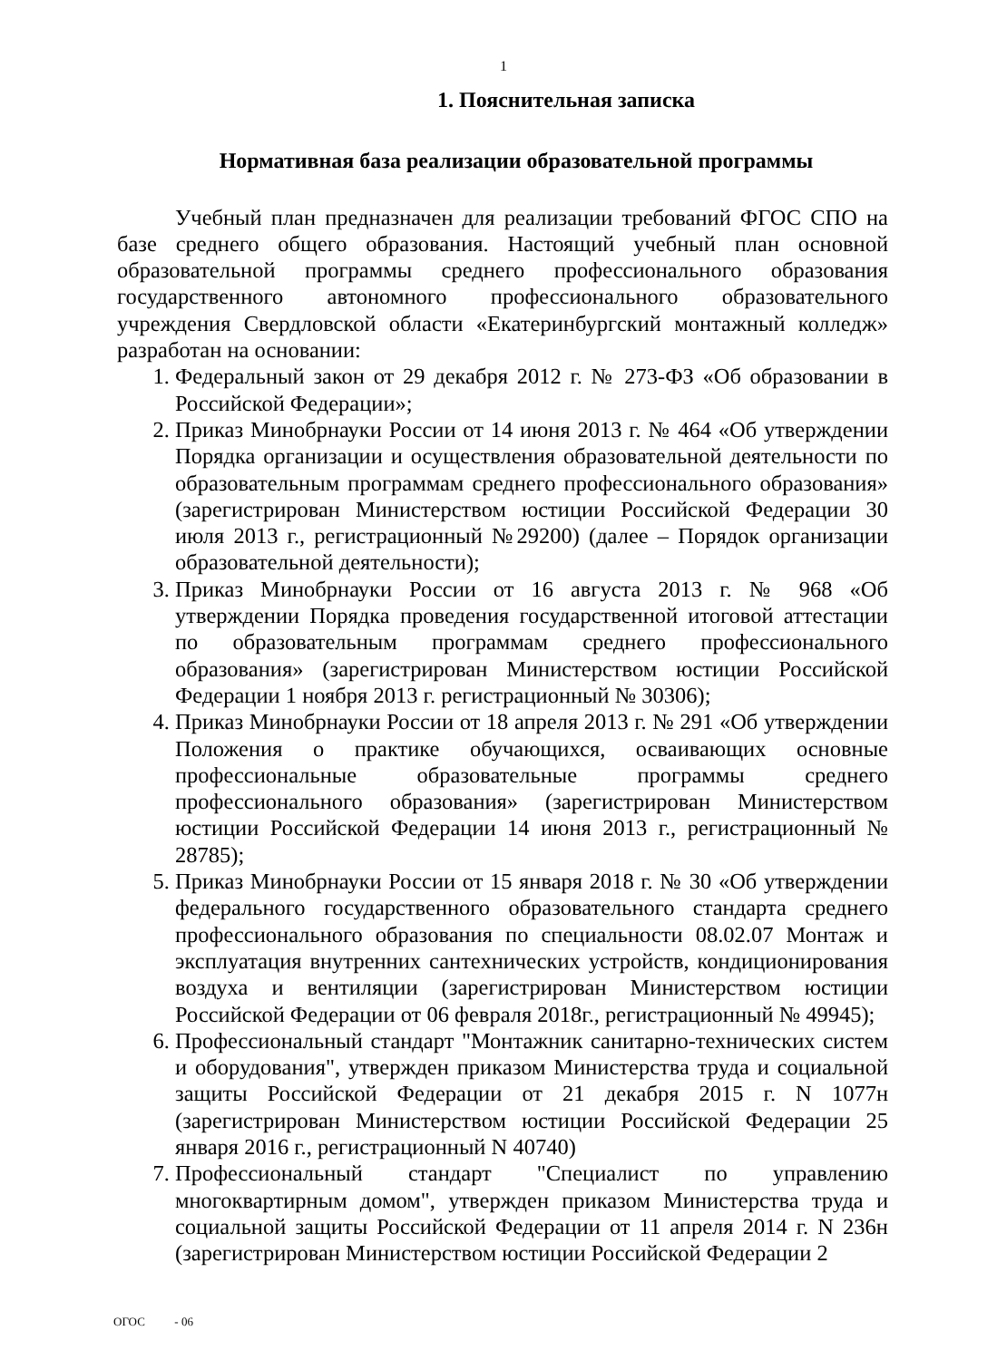1
1. Пояснительная записка
Нормативная база реализации образовательной программы
Учебный план предназначен для реализации требований ФГОС СПО на базе среднего общего образования. Настоящий учебный план основной образовательной программы среднего профессионального образования государственного автономного профессионального образовательного учреждения Свердловской области «Екатеринбургский монтажный колледж» разработан на основании:
1. Федеральный закон от 29 декабря 2012 г. № 273-ФЗ «Об образовании в Российской Федерации»;
2. Приказ Минобрнауки России от 14 июня 2013 г. № 464 «Об утверждении Порядка организации и осуществления образовательной деятельности по образовательным программам среднего профессионального образования» (зарегистрирован Министерством юстиции Российской Федерации 30 июля 2013 г., регистрационный №29200) (далее – Порядок организации образовательной деятельности);
3. Приказ Минобрнауки России от 16 августа 2013 г. № 968 «Об утверждении Порядка проведения государственной итоговой аттестации по образовательным программам среднего профессионального образования» (зарегистрирован Министерством юстиции Российской Федерации 1 ноября 2013 г. регистрационный № 30306);
4. Приказ Минобрнауки России от 18 апреля 2013 г. № 291 «Об утверждении Положения о практике обучающихся, осваивающих основные профессиональные образовательные программы среднего профессионального образования» (зарегистрирован Министерством юстиции Российской Федерации 14 июня 2013 г., регистрационный № 28785);
5. Приказ Минобрнауки России от 15 января 2018 г. № 30 «Об утверждении федерального государственного образовательного стандарта среднего профессионального образования по специальности 08.02.07 Монтаж и эксплуатация внутренних сантехнических устройств, кондиционирования воздуха и вентиляции (зарегистрирован Министерством юстиции Российской Федерации от 06 февраля 2018г., регистрационный № 49945);
6. Профессиональный стандарт "Монтажник санитарно-технических систем и оборудования", утвержден приказом Министерства труда и социальной защиты Российской Федерации от 21 декабря 2015 г. N 1077н (зарегистрирован Министерством юстиции Российской Федерации 25 января 2016 г., регистрационный N 40740)
7. Профессиональный стандарт "Специалист по управлению многоквартирным домом", утвержден приказом Министерства труда и социальной защиты Российской Федерации от 11 апреля 2014 г. N 236н (зарегистрирован Министерством юстиции Российской Федерации 2
ОГОС - 06